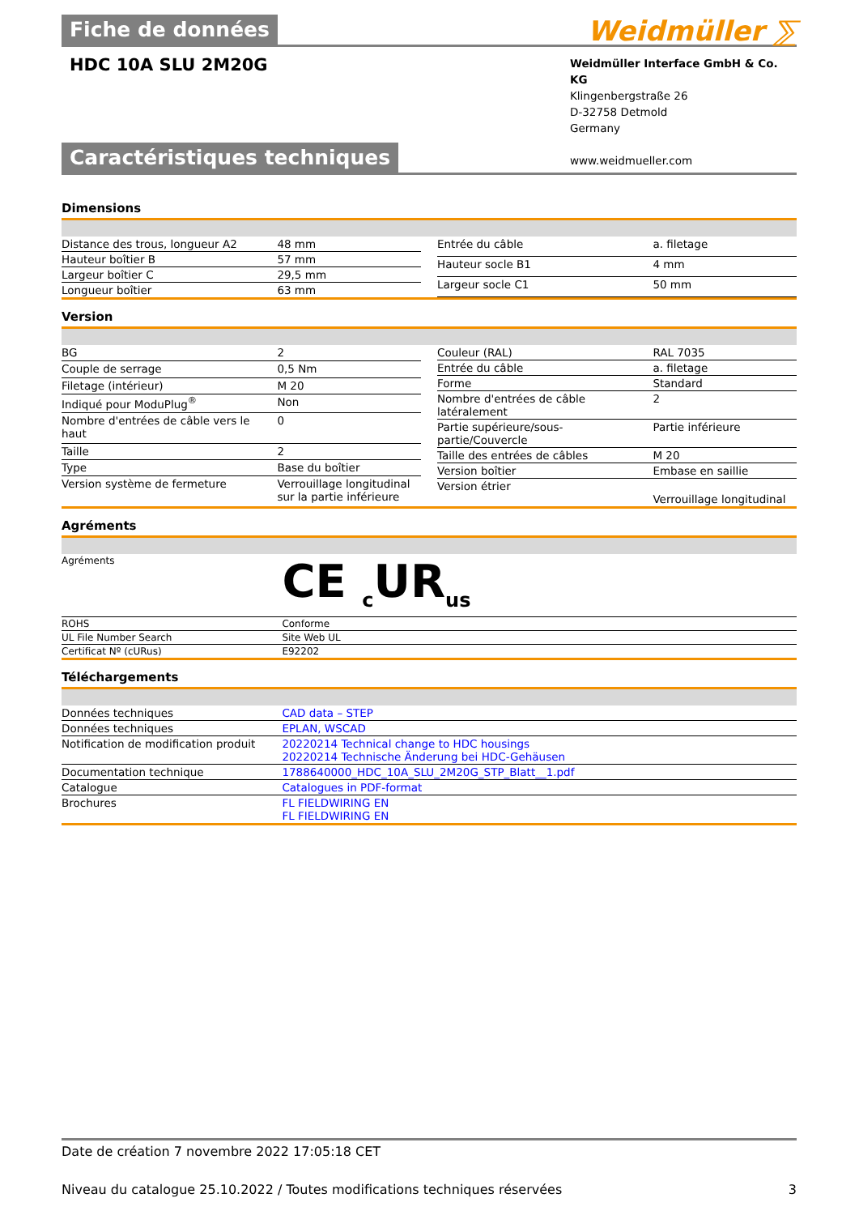Weidmüller ⅀
Fiche de données
HDC 10A SLU 2M20G
Weidmüller Interface GmbH & Co. KG
Klingenbergstraße 26
D-32758 Detmold
Germany
www.weidmueller.com
Caractéristiques techniques
Dimensions
| Distance des trous, longueur A2 | 48 mm |
| Hauteur boîtier B | 57 mm |
| Largeur boîtier C | 29,5 mm |
| Longueur boîtier | 63 mm |
| Entrée du câble | a. filetage |
| Hauteur socle B1 | 4 mm |
| Largeur socle C1 | 50 mm |
Version
| BG | 2 |
| Couple de serrage | 0,5 Nm |
| Filetage (intérieur) | M 20 |
| Indiqué pour ModuPlug<sup>®</sup> | Non |
| Nombre d'entrées de câble vers le haut | 0 |
| Taille | 2 |
| Type | Base du boîtier |
| Version système de fermeture | Verrouillage longitudinal sur la partie inférieure |
| Couleur (RAL) | RAL 7035 |
| Entrée du câble | a. filetage |
| Forme | Standard |
| Nombre d'entrées de câble latéralement | 2 |
| Partie supérieure/sous-partie/Couvercle | Partie inférieure |
| Taille des entrées de câbles | M 20 |
| Version boîtier | Embase en saillie |
| Version étrier | Verrouillage longitudinal |
Agréments
| Agréments | CE <sub>c</sub>UR<sub>us</sub> |
| ROHS | Conforme |
| UL File Number Search | Site Web UL |
| Certificat Nº (cURus) | E92202 |
Téléchargements
| Données techniques | CAD data – STEP |
| Données techniques | EPLAN, WSCAD |
| Notification de modification produit | 20220214 Technical change to HDC housings 20220214 Technische Änderung bei HDC-Gehäusen |
| Documentation technique | 1788640000_HDC_10A_SLU_2M20G_STP_Blatt__1.pdf |
| Catalogue | Catalogues in PDF-format |
| Brochures | FL FIELDWIRING EN FL FIELDWIRING EN |
Date de création 7 novembre 2022 17:05:18 CET
Niveau du catalogue 25.10.2022 / Toutes modifications techniques réservées 3